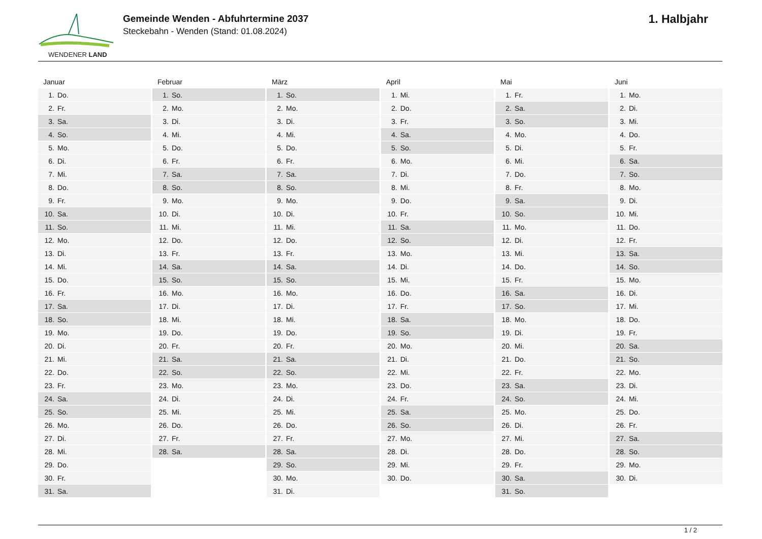WENDENER LAND
Gemeinde Wenden - Abfuhrtermine 2037
Steckebahn - Wenden (Stand: 01.08.2024)
1. Halbjahr
Januar
| 1. | Do. |
| 2. | Fr. |
| 3. | Sa. |
| 4. | So. |
| 5. | Mo. |
| 6. | Di. |
| 7. | Mi. |
| 8. | Do. |
| 9. | Fr. |
| 10. | Sa. |
| 11. | So. |
| 12. | Mo. |
| 13. | Di. |
| 14. | Mi. |
| 15. | Do. |
| 16. | Fr. |
| 17. | Sa. |
| 18. | So. |
| 19. | Mo. |
| 20. | Di. |
| 21. | Mi. |
| 22. | Do. |
| 23. | Fr. |
| 24. | Sa. |
| 25. | So. |
| 26. | Mo. |
| 27. | Di. |
| 28. | Mi. |
| 29. | Do. |
| 30. | Fr. |
| 31. | Sa. |
Februar
| 1. | So. |
| 2. | Mo. |
| 3. | Di. |
| 4. | Mi. |
| 5. | Do. |
| 6. | Fr. |
| 7. | Sa. |
| 8. | So. |
| 9. | Mo. |
| 10. | Di. |
| 11. | Mi. |
| 12. | Do. |
| 13. | Fr. |
| 14. | Sa. |
| 15. | So. |
| 16. | Mo. |
| 17. | Di. |
| 18. | Mi. |
| 19. | Do. |
| 20. | Fr. |
| 21. | Sa. |
| 22. | So. |
| 23. | Mo. |
| 24. | Di. |
| 25. | Mi. |
| 26. | Do. |
| 27. | Fr. |
| 28. | Sa. |
März
| 1. | So. |
| 2. | Mo. |
| 3. | Di. |
| 4. | Mi. |
| 5. | Do. |
| 6. | Fr. |
| 7. | Sa. |
| 8. | So. |
| 9. | Mo. |
| 10. | Di. |
| 11. | Mi. |
| 12. | Do. |
| 13. | Fr. |
| 14. | Sa. |
| 15. | So. |
| 16. | Mo. |
| 17. | Di. |
| 18. | Mi. |
| 19. | Do. |
| 20. | Fr. |
| 21. | Sa. |
| 22. | So. |
| 23. | Mo. |
| 24. | Di. |
| 25. | Mi. |
| 26. | Do. |
| 27. | Fr. |
| 28. | Sa. |
| 29. | So. |
| 30. | Mo. |
| 31. | Di. |
April
| 1. | Mi. |
| 2. | Do. |
| 3. | Fr. |
| 4. | Sa. |
| 5. | So. |
| 6. | Mo. |
| 7. | Di. |
| 8. | Mi. |
| 9. | Do. |
| 10. | Fr. |
| 11. | Sa. |
| 12. | So. |
| 13. | Mo. |
| 14. | Di. |
| 15. | Mi. |
| 16. | Do. |
| 17. | Fr. |
| 18. | Sa. |
| 19. | So. |
| 20. | Mo. |
| 21. | Di. |
| 22. | Mi. |
| 23. | Do. |
| 24. | Fr. |
| 25. | Sa. |
| 26. | So. |
| 27. | Mo. |
| 28. | Di. |
| 29. | Mi. |
| 30. | Do. |
Mai
| 1. | Fr. |
| 2. | Sa. |
| 3. | So. |
| 4. | Mo. |
| 5. | Di. |
| 6. | Mi. |
| 7. | Do. |
| 8. | Fr. |
| 9. | Sa. |
| 10. | So. |
| 11. | Mo. |
| 12. | Di. |
| 13. | Mi. |
| 14. | Do. |
| 15. | Fr. |
| 16. | Sa. |
| 17. | So. |
| 18. | Mo. |
| 19. | Di. |
| 20. | Mi. |
| 21. | Do. |
| 22. | Fr. |
| 23. | Sa. |
| 24. | So. |
| 25. | Mo. |
| 26. | Di. |
| 27. | Mi. |
| 28. | Do. |
| 29. | Fr. |
| 30. | Sa. |
| 31. | So. |
Juni
| 1. | Mo. |
| 2. | Di. |
| 3. | Mi. |
| 4. | Do. |
| 5. | Fr. |
| 6. | Sa. |
| 7. | So. |
| 8. | Mo. |
| 9. | Di. |
| 10. | Mi. |
| 11. | Do. |
| 12. | Fr. |
| 13. | Sa. |
| 14. | So. |
| 15. | Mo. |
| 16. | Di. |
| 17. | Mi. |
| 18. | Do. |
| 19. | Fr. |
| 20. | Sa. |
| 21. | So. |
| 22. | Mo. |
| 23. | Di. |
| 24. | Mi. |
| 25. | Do. |
| 26. | Fr. |
| 27. | Sa. |
| 28. | So. |
| 29. | Mo. |
| 30. | Di. |
1 / 2